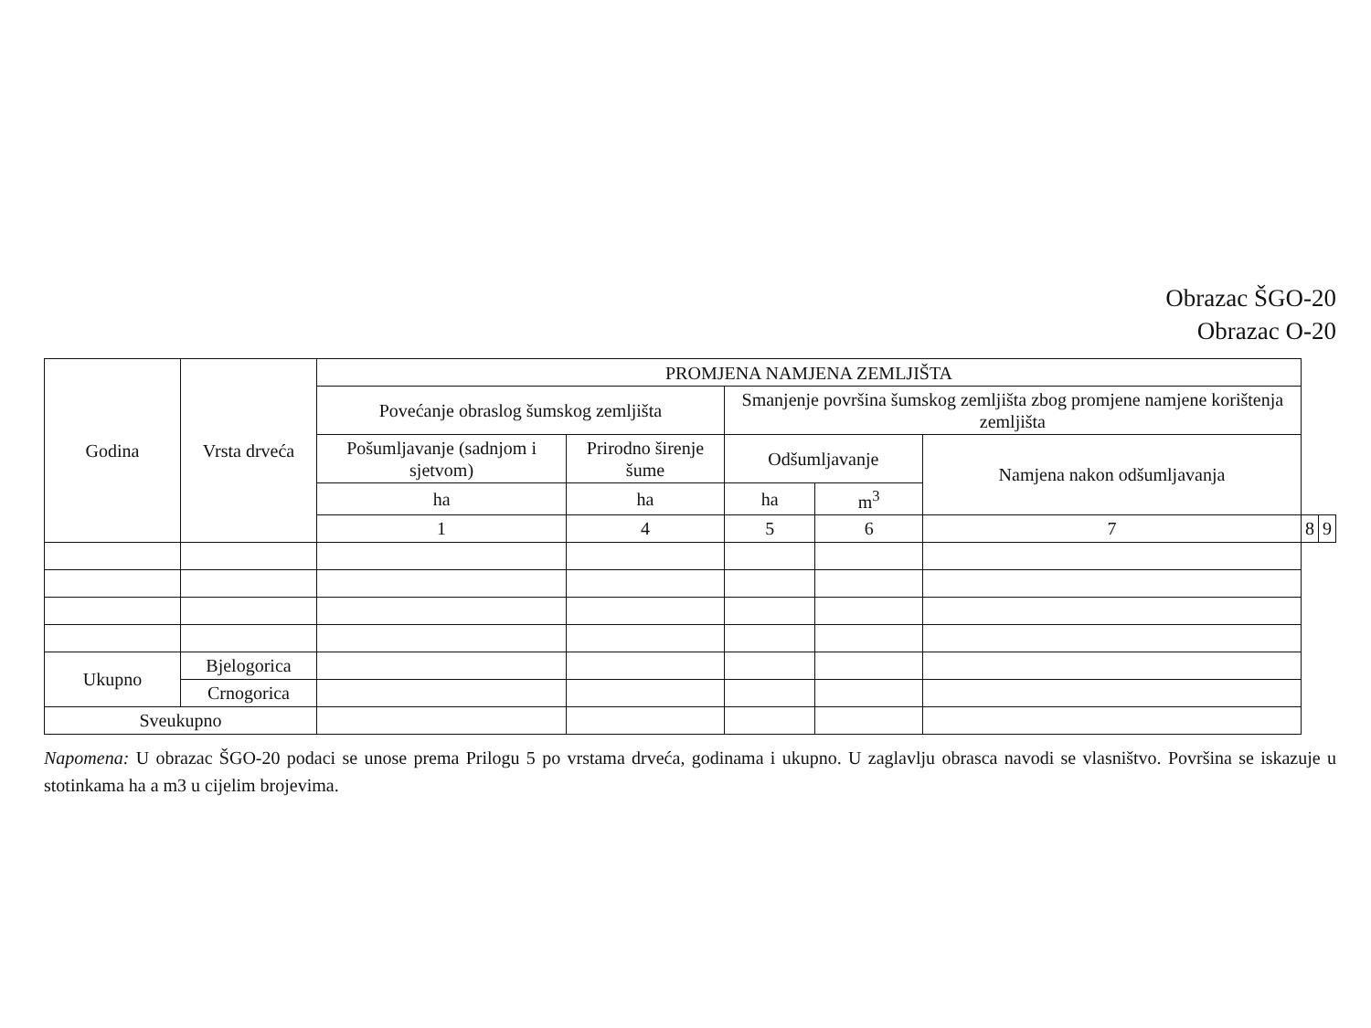Obrazac ŠGO-20
Obrazac O-20
| Godina | Vrsta drveća | PROMJENA NAMJENA ZEMLJIŠTA | | | | | | |
| --- | --- | --- | --- | --- | --- | --- | --- | --- |
| | | Povećanje obraslog šumskog zemljišta | | Smanjenje površina šumskog zemljišta zbog promjene namjene korištenja zemljišta | | | | |
| | | Pošumljavanje (sadnjom i sjetvom) | Prirodno širenje šume | Odšumljavanje | | Namjena nakon odšumljavanja | | |
| | | ha | ha | ha | m<sup>3</sup> | | | |
| | | 1 | 4 | 5 | 6 | 7 | 8 | 9 |
| Ukupno | Bjelogorica | | | | | | | |
| | Crnogorica | | | | | | | |
| Sveukupno | | | | | | | | |
Napomena: U obrazac ŠGO-20 podaci se unose prema Prilogu 5 po vrstama drveća, godinama i ukupno. U zaglavlju obrasca navodi se vlasništvo. Površina se iskazuje u stotinkama ha a m3 u cijelim brojevima.